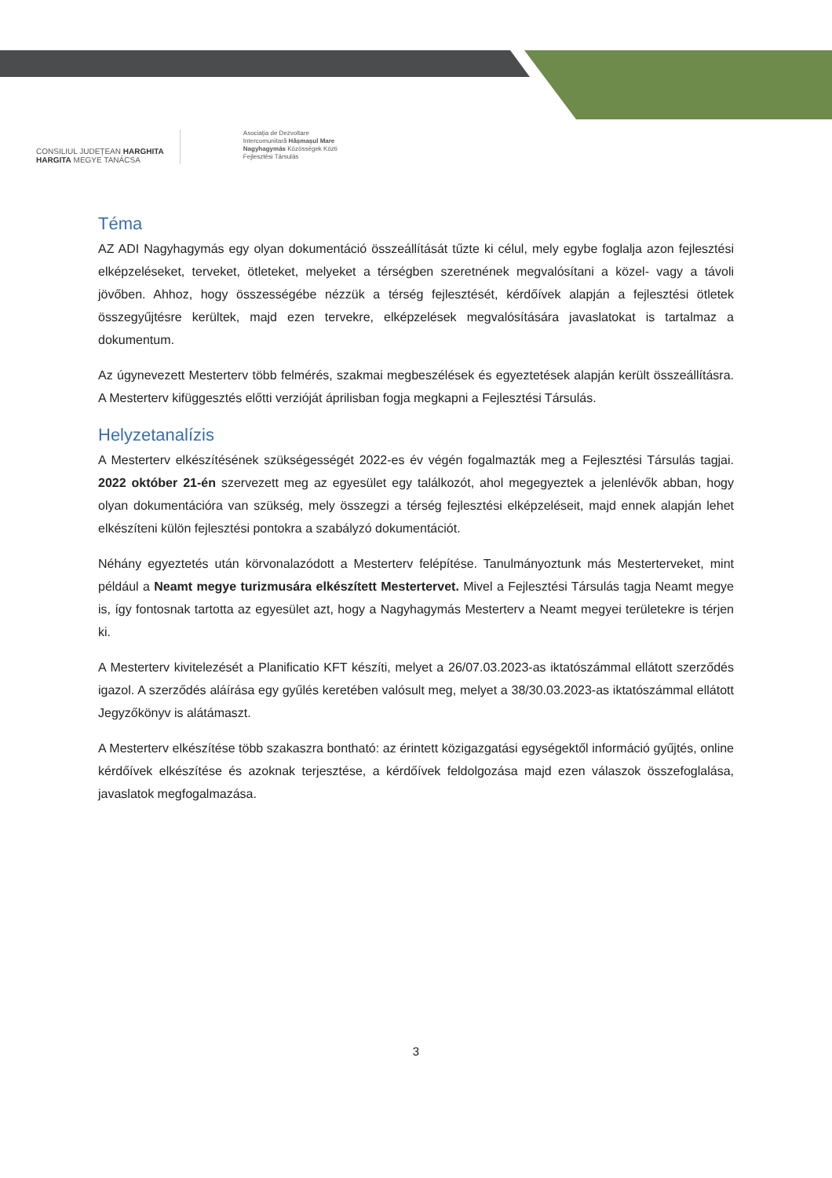CONSILIUL JUDEȚEAN HARGHITA
HARGITA MEGYE TANÁCSA
Asociația de Dezvoltare
Intercomunitară Hășmașul Mare
Nagyhagymás Közösségek Közti
Fejlesztési Társulás
Téma
AZ ADI Nagyhagymás egy olyan dokumentáció összeállítását tűzte ki célul, mely egybe foglalja azon fejlesztési elképzeléseket, terveket, ötleteket, melyeket a térségben szeretnének megvalósítani a közel- vagy a távoli jövőben. Ahhoz, hogy összességébe nézzük a térség fejlesztését, kérdőívek alapján a fejlesztési ötletek összegyűjtésre kerültek, majd ezen tervekre, elképzelések megvalósítására javaslatokat is tartalmaz a dokumentum.
Az úgynevezett Mesterterv több felmérés, szakmai megbeszélések és egyeztetések alapján került összeállításra. A Mesterterv kifüggesztés előtti verzióját áprilisban fogja megkapni a Fejlesztési Társulás.
Helyzetanalízis
A Mesterterv elkészítésének szükségességét 2022-es év végén fogalmazták meg a Fejlesztési Társulás tagjai. 2022 október 21-én szervezett meg az egyesület egy találkozót, ahol megegyeztek a jelenlévők abban, hogy olyan dokumentációra van szükség, mely összegzi a térség fejlesztési elképzeléseit, majd ennek alapján lehet elkészíteni külön fejlesztési pontokra a szabályzó dokumentációt.
Néhány egyeztetés után körvonalazódott a Mesterterv felépítése. Tanulmányoztunk más Mesterterveket, mint például a Neamt megye turizmusára elkészített Mestertervet. Mivel a Fejlesztési Társulás tagja Neamt megye is, így fontosnak tartotta az egyesület azt, hogy a Nagyhagymás Mesterterv a Neamt megyei területekre is térjen ki.
A Mesterterv kivitelezését a Planificatio KFT készíti, melyet a 26/07.03.2023-as iktatószámmal ellátott szerződés igazol. A szerződés aláírása egy gyűlés keretében valósult meg, melyet a 38/30.03.2023-as iktatószámmal ellátott Jegyzőkönyv is alátámaszt.
A Mesterterv elkészítése több szakaszra bontható: az érintett közigazgatási egységektől információ gyűjtés, online kérdőívek elkészítése és azoknak terjesztése, a kérdőívek feldolgozása majd ezen válaszok összefoglalása, javaslatok megfogalmazása.
3